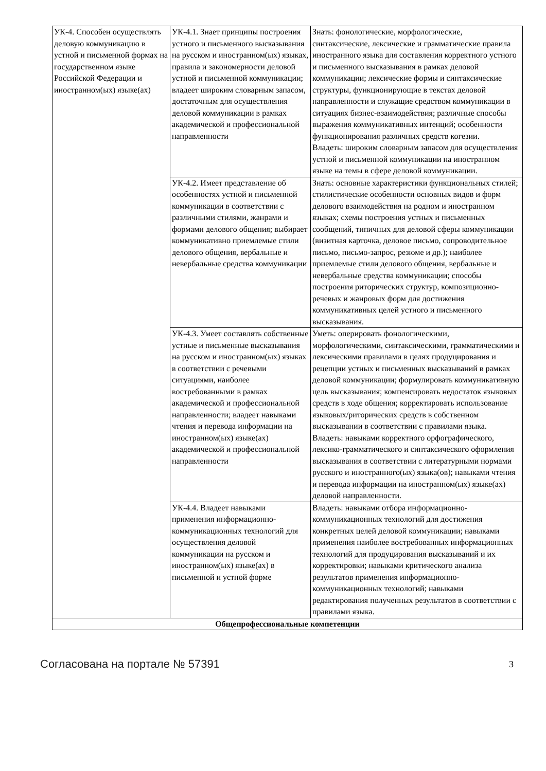| УК-4. Способен осуществлять деловую коммуникацию в устной и письменной формах на государственном языке Российской Федерации и иностранном(ых) языке(ах) | УК-4.1. Знает принципы построения устного и письменного высказывания на русском и иностранном(ых) языках, правила и закономерности деловой устной и письменной коммуникации; владеет широким словарным запасом, достаточным для осуществления деловой коммуникации в рамках академической и профессиональной направленности | Знать: фонологические, морфологические, синтаксические, лексические и грамматические правила иностранного языка для составления корректного устного и письменного высказывания в рамках деловой коммуникации; лексические формы и синтаксические структуры, функционирующие в текстах деловой направленности и служащие средством коммуникации в ситуациях бизнес-взаимодействия; различные способы выражения коммуникативных интенций; особенности функционирования различных средств когезии. Владеть: широким словарным запасом для осуществления устной и письменной коммуникации на иностранном языке на темы в сфере деловой коммуникации. |
| | УК-4.2. Имеет представление об особенностях устной и письменной коммуникации в соответствии с различными стилями, жанрами и формами делового общения; выбирает коммуникативно приемлемые стили делового общения, вербальные и невербальные средства коммуникации | Знать: основные характеристики функциональных стилей; стилистические особенности основных видов и форм делового взаимодействия на родном и иностранном языках; схемы построения устных и письменных сообщений, типичных для деловой сферы коммуникации (визитная карточка, деловое письмо, сопроводительное письмо, письмо-запрос, резюме и др.); наиболее приемлемые стили делового общения, вербальные и невербальные средства коммуникации; способы построения риторических структур, композиционно-речевых и жанровых форм для достижения коммуникативных целей устного и письменного высказывания. |
| | УК-4.3. Умеет составлять собственные устные и письменные высказывания на русском и иностранном(ых) языках в соответствии с речевыми ситуациями, наиболее востребованными в рамках академической и профессиональной направленности; владеет навыками чтения и перевода информации на иностранном(ых) языке(ах) академической и профессиональной направленности | Уметь: оперировать фонологическими, морфологическими, синтаксическими, грамматическими и лексическими правилами в целях продуцирования и рецепции устных и письменных высказываний в рамках деловой коммуникации; формулировать коммуникативную цель высказывания; компенсировать недостаток языковых средств в ходе общения; корректировать использование языковых/риторических средств в собственном высказывании в соответствии с правилами языка. Владеть: навыками корректного орфографического, лексико-грамматического и синтаксического оформления высказывания в соответствии с литературными нормами русского и иностранного(ых) языка(ов); навыками чтения и перевода информации на иностранном(ых) языке(ах) деловой направленности. |
| | УК-4.4. Владеет навыками применения информационно-коммуникационных технологий для осуществления деловой коммуникации на русском и иностранном(ых) языке(ах) в письменной и устной форме | Владеть: навыками отбора информационно-коммуникационных технологий для достижения конкретных целей деловой коммуникации; навыками применения наиболее востребованных информационных технологий для продуцирования высказываний и их корректировки; навыками критического анализа результатов применения информационно-коммуникационных технологий; навыками редактирования полученных результатов в соответствии с правилами языка. |
| Общепрофессиональные компетенции | | |
Согласована на портале № 57391 3